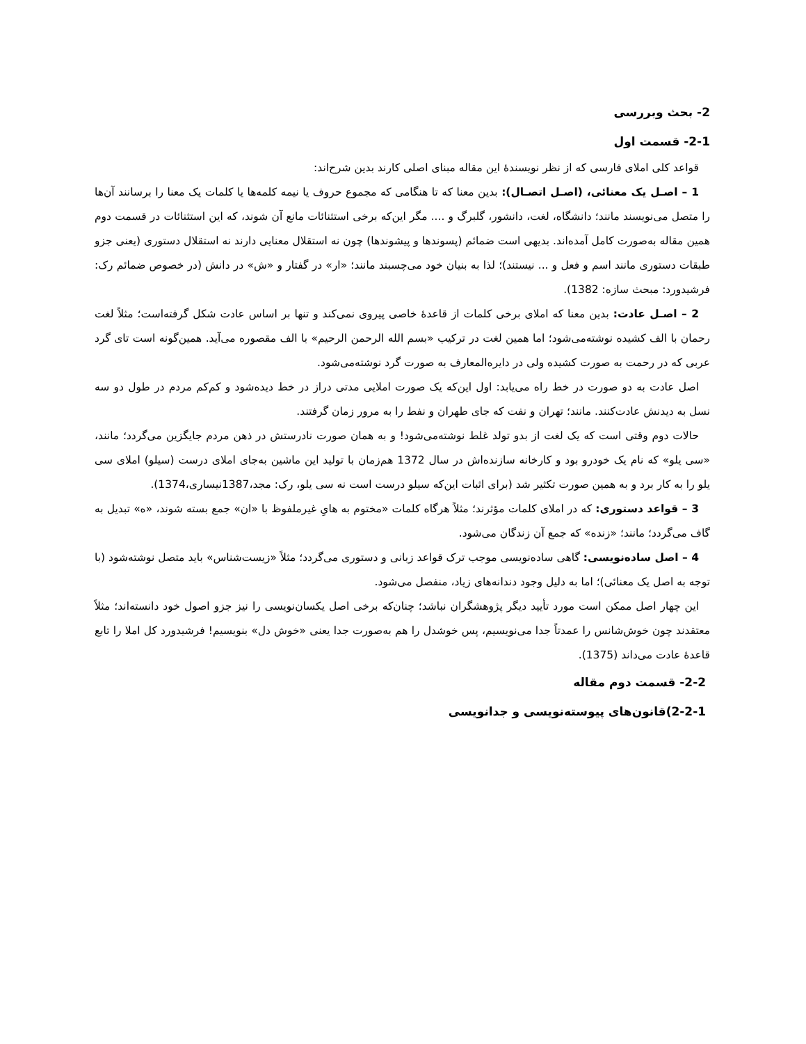2- بحث وبررسی
2-1- قسمت اول
قواعد کلی املای فارسی که از نظر نویسندهٔ این مقاله مبنای اصلی کارند بدین شرح‌اند:
1 – اصـل یک معنائی، (اصـل اتصـال): بدین معنا که تا هنگامی که مجموع حروف یا نیمه کلمه‌ها یا کلمات یک معنا را برسانند آن‌ها را متصل می‌نویسند مانند؛ دانشگاه، لغت، دانشور، گلبرگ و .... مگر این‌که برخی استثنائات مانع آن شوند، که این استثنائات در قسمت دوم همین مقاله به‌صورت کامل آمده‌اند. بدیهی است ضمائم (پسوندها و پیشوندها) چون نه استقلال معنایی دارند نه استقلال دستوری (یعنی جزو طبقات دستوری مانند اسم و فعل و ... نیستند)؛ لذا به بنیان خود می‌چسبند مانند؛ «ار» در گفتار و «ش» در دانش (در خصوص ضمائم رک: فرشیدورد: مبحث سازه: 1382).
2 – اصـل عادت: بدین معنا که املای برخی کلمات از قاعدهٔ خاصی پیروی نمی‌کند و تنها بر اساس عادت شکل گرفته‌است؛ مثلاً لغت رحمان با الف کشیده نوشته‌می‌شود؛ اما همین لغت در ترکیب «بسم الله الرحمن الرحیم» با الف مقصوره می‌آید. همین‌گونه است تای گرد عربی که در رحمت به صورت کشیده ولی در دایره‌المعارف به صورت گرد نوشته‌می‌شود.
اصل عادت به دو صورت در خط راه می‌یابد: اول این‌که یک صورت املایی مدتی دراز در خط دیده‌شود و کم‌کم مردم در طول دو سه نسل به دیدنش عادت‌کنند. مانند؛ تهران و نفت که جای طهران و نفط را به مرور زمان گرفتند.
حالات دوم وقتی است که یک لغت از بدو تولد غلط نوشته‌می‌شود! و به همان صورت نادرستش در ذهن مردم جایگزین می‌گردد؛ مانند، «سی یلو» که نام یک خودرو بود و کارخانه سازنده‌اش در سال 1372 هم‌زمان با تولید این ماشین به‌جای املای درست (سیلو) املای سی یلو را به کار برد و به همین صورت تکثیر شد (برای اثبات این‌که سیلو درست است نه سی یلو، رک: مجد،1387نیساری،1374).
3 – قواعد دستوری: که در املای کلمات مؤثرند؛ مثلاً هرگاه کلمات «مختوم به هایِ غیرملفوظ با «ان» جمع بسته شوند، «ه» تبدیل به گاف می‌گردد؛ مانند؛ «زنده» که جمع آن زندگان می‌شود.
4 – اصل ساده‌نویسی: گاهی ساده‌نویسی موجب ترک قواعد زبانی و دستوری می‌گردد؛ مثلاً «زیست‌شناس» باید متصل نوشته‌شود (با توجه به اصل یک معنائی)؛ اما به دلیل وجود دندانه‌های زیاد، منفصل می‌شود.
این چهار اصل ممکن است مورد تأیید دیگر پژوهشگران نباشد؛ چنان‌که برخی اصل یکسان‌نویسی را نیز جزو اصول خود دانسته‌اند؛ مثلاً معتقدند چون خوش‌شانس را عمدتاً جدا می‌نویسیم، پس خوشدل را هم به‌صورت جدا یعنی «خوش دل» بنویسیم! فرشیدورد کل املا را تابع قاعدهٔ عادت می‌داند (1375).
2-2- قسمت دوم مقاله
2-2-1)قانون‌های پیوسته‌نویسی و جدانویسی